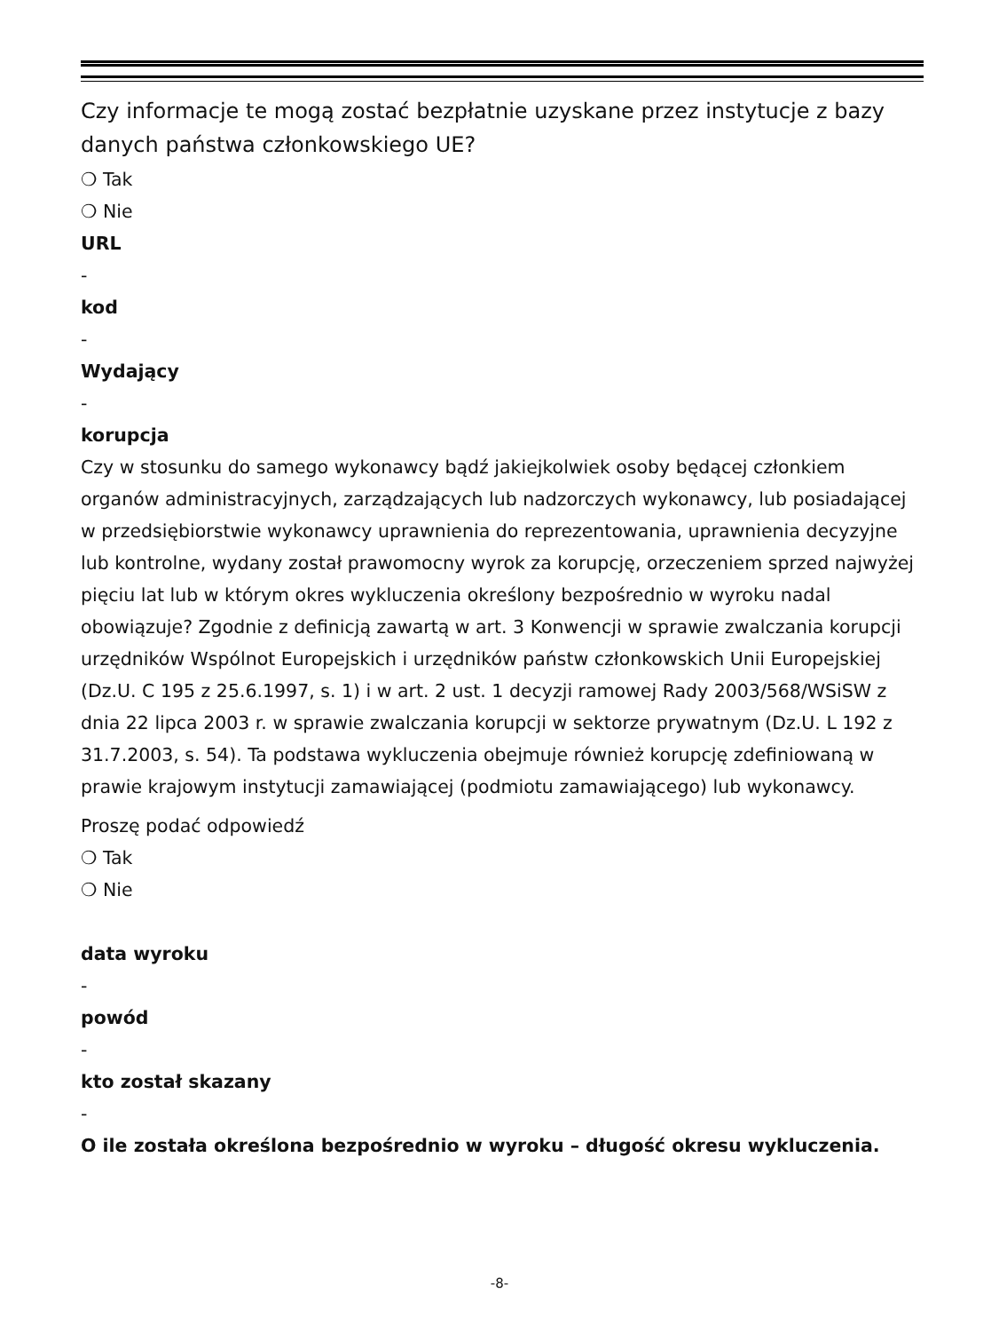Czy informacje te mogą zostać bezpłatnie uzyskane przez instytucje z bazy danych państwa członkowskiego UE?
❍ Tak
❍ Nie
URL
-
kod
-
Wydający
-
korupcja
Czy w stosunku do samego wykonawcy bądź jakiejkolwiek osoby będącej członkiem organów administracyjnych, zarządzających lub nadzorczych wykonawcy, lub posiadającej w przedsiębiorstwie wykonawcy uprawnienia do reprezentowania, uprawnienia decyzyjne lub kontrolne, wydany został prawomocny wyrok za korupcję, orzeczeniem sprzed najwyżej pięciu lat lub w którym okres wykluczenia określony bezpośrednio w wyroku nadal obowiązuje? Zgodnie z definicją zawartą w art. 3 Konwencji w sprawie zwalczania korupcji urzędników Wspólnot Europejskich i urzędników państw członkowskich Unii Europejskiej (Dz.U. C 195 z 25.6.1997, s. 1) i w art. 2 ust. 1 decyzji ramowej Rady 2003/568/WSiSW z dnia 22 lipca 2003 r. w sprawie zwalczania korupcji w sektorze prywatnym (Dz.U. L 192 z 31.7.2003, s. 54). Ta podstawa wykluczenia obejmuje również korupcję zdefiniowaną w prawie krajowym instytucji zamawiającej (podmiotu zamawiającego) lub wykonawcy.
Proszę podać odpowiedź
❍ Tak
❍ Nie
data wyroku
-
powód
-
kto został skazany
-
O ile została określona bezpośrednio w wyroku – długość okresu wykluczenia.
-8-